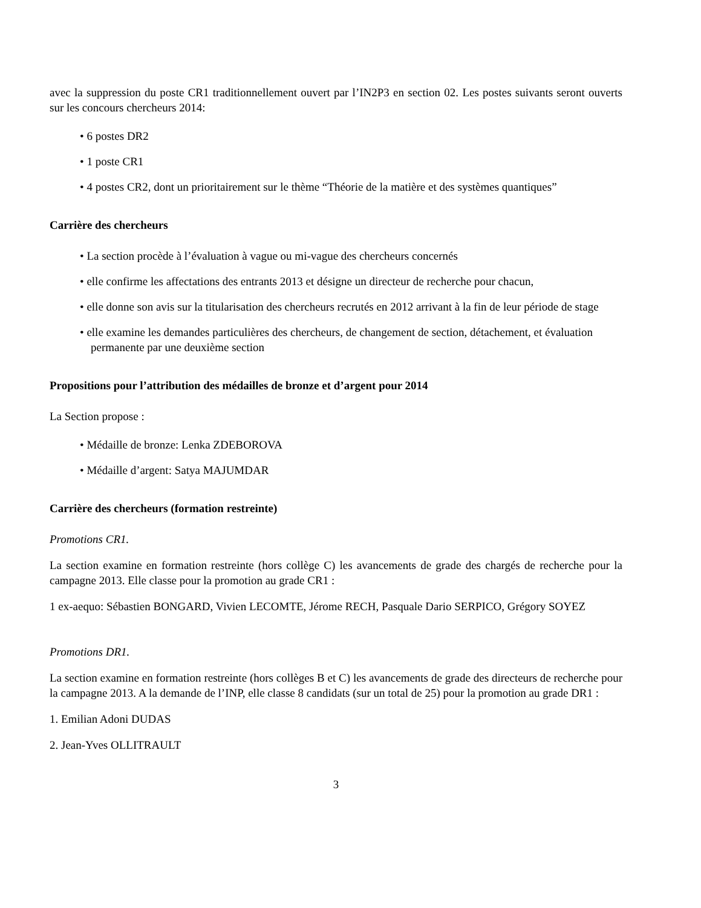avec la suppression du poste CR1 traditionnellement ouvert par l’IN2P3 en section 02. Les postes suivants seront ouverts sur les concours chercheurs 2014:
• 6 postes DR2
• 1 poste CR1
• 4 postes CR2, dont un prioritairement sur le thème “Théorie de la matière et des systèmes quantiques”
Carrière des chercheurs
• La section procède à l’évaluation à vague ou mi-vague des chercheurs concernés
• elle confirme les affectations des entrants 2013 et désigne un directeur de recherche pour chacun,
• elle donne son avis sur la titularisation des chercheurs recrutés en 2012 arrivant à la fin de leur période de stage
• elle examine les demandes particulières des chercheurs, de changement de section, détachement, et évaluation permanente par une deuxième section
Propositions pour l’attribution des médailles de bronze et d’argent pour 2014
La Section propose :
• Médaille de bronze: Lenka ZDEBOROVA
• Médaille d’argent: Satya MAJUMDAR
Carrière des chercheurs (formation restreinte)
Promotions CR1.
La section examine en formation restreinte (hors collège C) les avancements de grade des chargés de recherche pour la campagne 2013. Elle classe pour la promotion au grade CR1 :
1 ex-aequo: Sébastien BONGARD, Vivien LECOMTE, Jérome RECH, Pasquale Dario SERPICO, Grégory SOYEZ
Promotions DR1.
La section examine en formation restreinte (hors collèges B et C) les avancements de grade des directeurs de recherche pour la campagne 2013. A la demande de l’INP, elle classe 8 candidats (sur un total de 25) pour la promotion au grade DR1 :
1. Emilian Adoni DUDAS
2. Jean-Yves OLLITRAULT
3